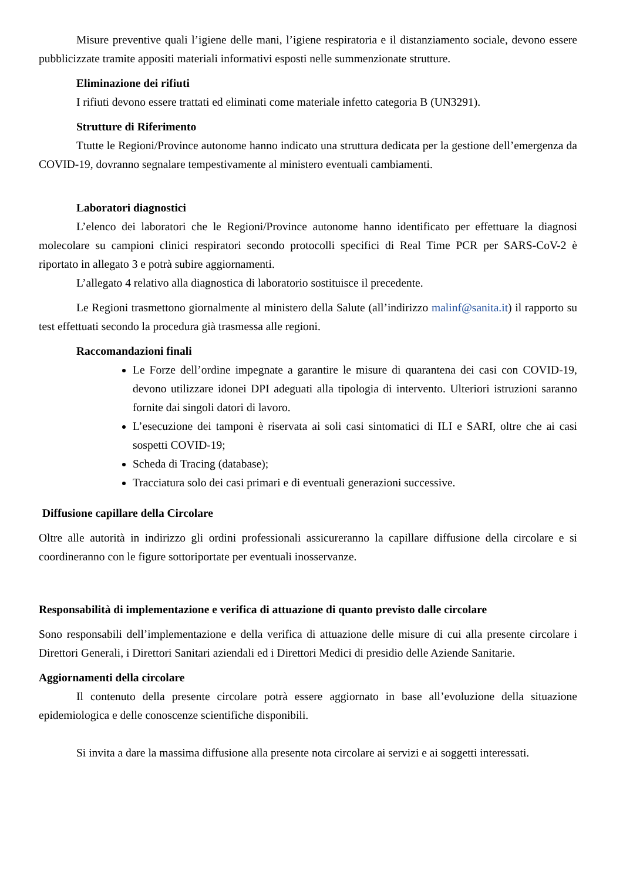Misure preventive quali l’igiene delle mani, l’igiene respiratoria e il distanziamento sociale, devono essere pubblicizzate tramite appositi materiali informativi esposti nelle summenzionate strutture.
Eliminazione dei rifiuti
I rifiuti devono essere trattati ed eliminati come materiale infetto categoria B (UN3291).
Strutture di Riferimento
Ttutte le Regioni/Province autonome hanno indicato una struttura dedicata per la gestione dell’emergenza da COVID-19, dovranno segnalare tempestivamente al ministero eventuali cambiamenti.
Laboratori diagnostici
L’elenco dei laboratori che le Regioni/Province autonome hanno identificato per effettuare la diagnosi molecolare su campioni clinici respiratori secondo protocolli specifici di Real Time PCR per SARS-CoV-2 è riportato in allegato 3 e potrà subire aggiornamenti.
L’allegato 4 relativo alla diagnostica di laboratorio sostituisce il precedente.
Le Regioni trasmettono giornalmente al ministero della Salute (all’indirizzo malinf@sanita.it) il rapporto su test effettuati secondo la procedura già trasmessa alle regioni.
Raccomandazioni finali
Le Forze dell’ordine impegnate a garantire le misure di quarantena dei casi con COVID-19, devono utilizzare idonei DPI adeguati alla tipologia di intervento. Ulteriori istruzioni saranno fornite dai singoli datori di lavoro.
L’esecuzione dei tamponi è riservata ai soli casi sintomatici di ILI e SARI, oltre che ai casi sospetti COVID-19;
Scheda di Tracing (database);
Tracciatura solo dei casi primari e di eventuali generazioni successive.
Diffusione capillare della Circolare
Oltre alle autorità in indirizzo gli ordini professionali assicureranno la capillare diffusione della circolare e si coordineranno con le figure sottoriportate per eventuali inosservanze.
Responsabilità di implementazione e verifica di attuazione di quanto previsto dalle circolare
Sono responsabili dell’implementazione e della verifica di attuazione delle misure di cui alla presente circolare i Direttori Generali, i Direttori Sanitari aziendali ed i Direttori Medici di presidio delle Aziende Sanitarie.
Aggiornamenti della circolare
Il contenuto della presente circolare potrà essere aggiornato in base all’evoluzione della situazione epidemiologica e delle conoscenze scientifiche disponibili.
Si invita a dare la massima diffusione alla presente nota circolare ai servizi e ai soggetti interessati.